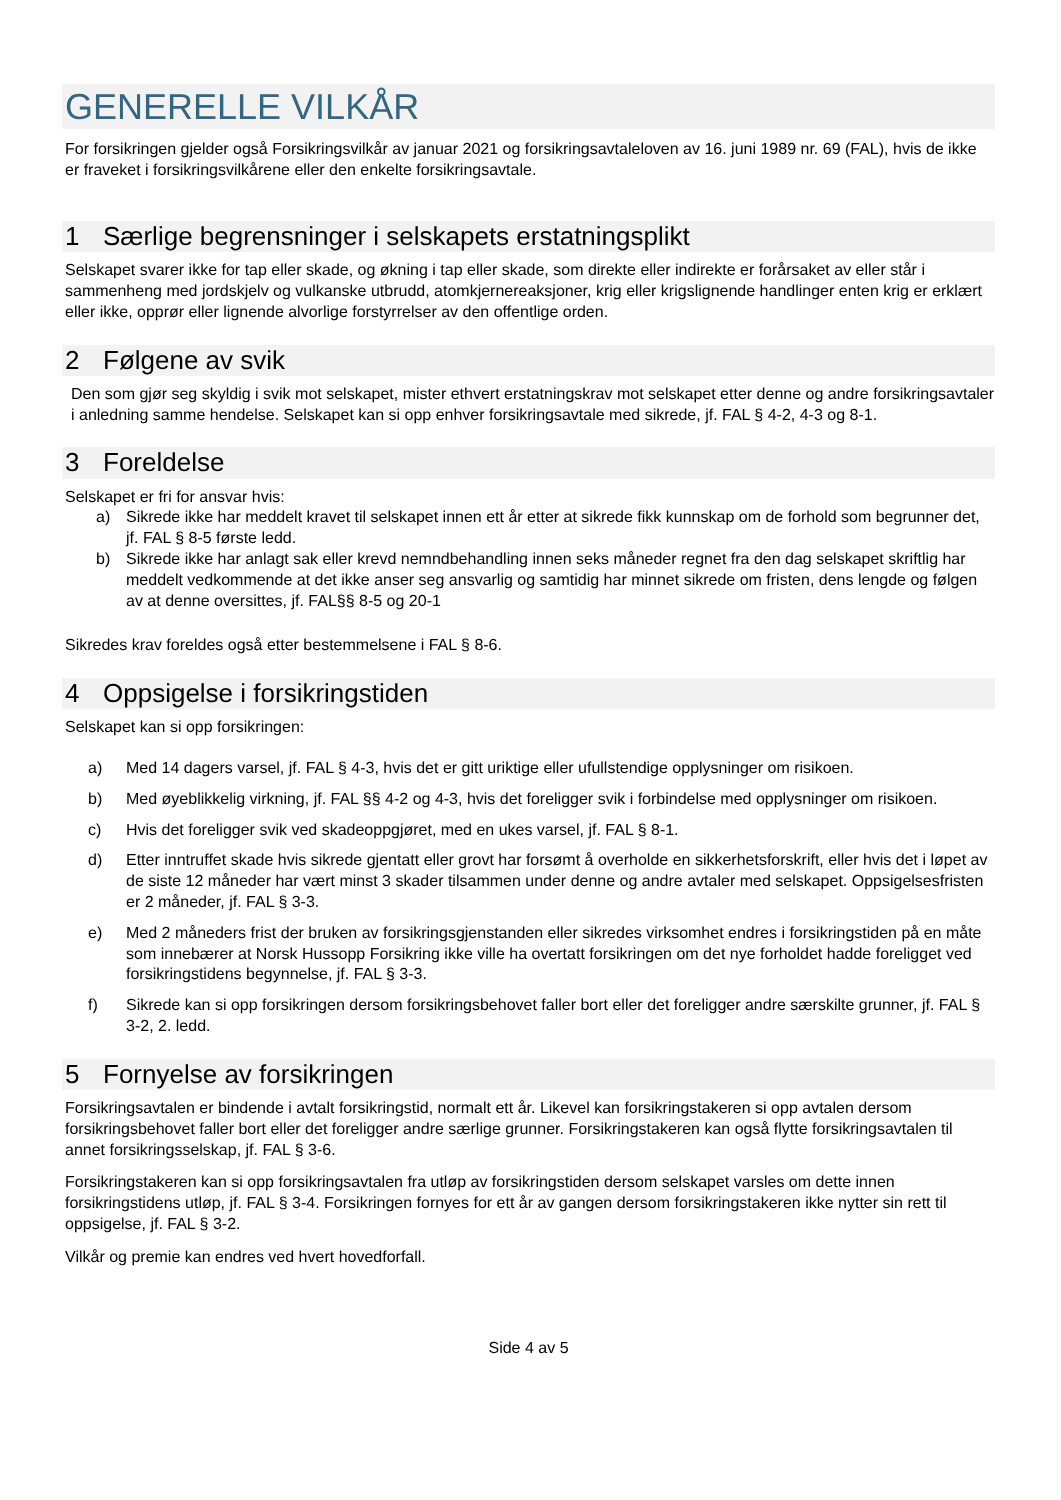GENERELLE VILKÅR
For forsikringen gjelder også Forsikringsvilkår av januar 2021 og forsikringsavtaleloven av 16. juni 1989 nr. 69 (FAL), hvis de ikke er fraveket i forsikringsvilkårene eller den enkelte forsikringsavtale.
1 Særlige begrensninger i selskapets erstatningsplikt
Selskapet svarer ikke for tap eller skade, og økning i tap eller skade, som direkte eller indirekte er forårsaket av eller står i sammenheng med jordskjelv og vulkanske utbrudd, atomkjernereaksjoner, krig eller krigslignende handlinger enten krig er erklært eller ikke, opprør eller lignende alvorlige forstyrrelser av den offentlige orden.
2 Følgene av svik
Den som gjør seg skyldig i svik mot selskapet, mister ethvert erstatningskrav mot selskapet etter denne og andre forsikringsavtaler i anledning samme hendelse. Selskapet kan si opp enhver forsikringsavtale med sikrede, jf. FAL § 4-2, 4-3 og 8-1.
3 Foreldelse
Selskapet er fri for ansvar hvis:
a) Sikrede ikke har meddelt kravet til selskapet innen ett år etter at sikrede fikk kunnskap om de forhold som begrunner det, jf. FAL § 8-5 første ledd.
b) Sikrede ikke har anlagt sak eller krevd nemndbehandling innen seks måneder regnet fra den dag selskapet skriftlig har meddelt vedkommende at det ikke anser seg ansvarlig og samtidig har minnet sikrede om fristen, dens lengde og følgen av at denne oversittes, jf. FAL§§ 8-5 og 20-1
Sikredes krav foreldes også etter bestemmelsene i FAL § 8-6.
4 Oppsigelse i forsikringstiden
Selskapet kan si opp forsikringen:
a) Med 14 dagers varsel, jf. FAL § 4-3, hvis det er gitt uriktige eller ufullstendige opplysninger om risikoen.
b) Med øyeblikkelig virkning, jf. FAL §§ 4-2 og 4-3, hvis det foreligger svik i forbindelse med opplysninger om risikoen.
c) Hvis det foreligger svik ved skadeoppgjøret, med en ukes varsel, jf. FAL § 8-1.
d) Etter inntruffet skade hvis sikrede gjentatt eller grovt har forsømt å overholde en sikkerhetsforskrift, eller hvis det i løpet av de siste 12 måneder har vært minst 3 skader tilsammen under denne og andre avtaler med selskapet. Oppsigelsesfristen er 2 måneder, jf. FAL § 3-3.
e) Med 2 måneders frist der bruken av forsikringsgjenstanden eller sikredes virksomhet endres i forsikringstiden på en måte som innebærer at Norsk Hussopp Forsikring ikke ville ha overtatt forsikringen om det nye forholdet hadde foreligget ved forsikringstidens begynnelse, jf. FAL § 3-3.
f) Sikrede kan si opp forsikringen dersom forsikringsbehovet faller bort eller det foreligger andre særskilte grunner, jf. FAL § 3-2, 2. ledd.
5 Fornyelse av forsikringen
Forsikringsavtalen er bindende i avtalt forsikringstid, normalt ett år. Likevel kan forsikringstakeren si opp avtalen dersom forsikringsbehovet faller bort eller det foreligger andre særlige grunner. Forsikringstakeren kan også flytte forsikringsavtalen til annet forsikringsselskap, jf. FAL § 3-6.
Forsikringstakeren kan si opp forsikringsavtalen fra utløp av forsikringstiden dersom selskapet varsles om dette innen forsikringstidens utløp, jf. FAL § 3-4. Forsikringen fornyes for ett år av gangen dersom forsikringstakeren ikke nytter sin rett til oppsigelse, jf. FAL § 3-2.
Vilkår og premie kan endres ved hvert hovedforfall.
Side 4 av 5